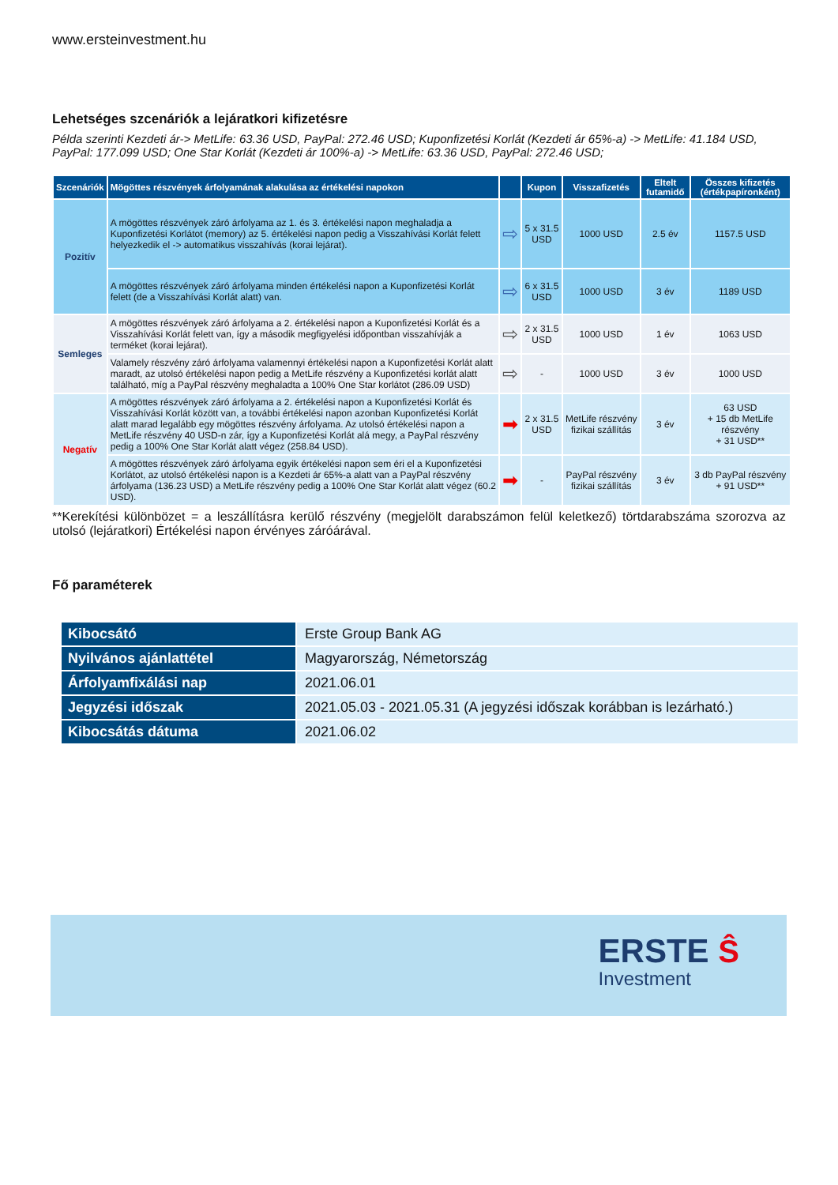www.ersteinvestment.hu
Lehetséges szcenáriók a lejáratkori kifizetésre
Példa szerinti Kezdeti ár-> MetLife: 63.36 USD, PayPal: 272.46 USD; Kuponfizetési Korlát (Kezdeti ár 65%-a) -> MetLife: 41.184 USD, PayPal: 177.099 USD; One Star Korlát (Kezdeti ár 100%-a) -> MetLife: 63.36 USD, PayPal: 272.46 USD;
| Szcenáriók | Mögöttes részvények árfolyamának alakulása az értékelési napokon | | Kupon | Visszafizetés | Eltelt futamidő | Összes kifizetés (értékpapíronként) |
| --- | --- | --- | --- | --- | --- | --- |
| Pozitív | A mögöttes részvények záró árfolyama az 1. és 3. értékelési napon meghaladja a Kuponfizetési Korlátot (memory) az 5. értékelési napon pedig a Visszahívási Korlát felett helyezkedik el -> automatikus visszahívás (korai lejárat). | ⇨ | 5 x 31.5 USD | 1000 USD | 2.5 év | 1157.5 USD |
| | A mögöttes részvények záró árfolyama minden értékelési napon a Kuponfizetési Korlát felett (de a Visszahívási Korlát alatt) van. | ⇨ | 6 x 31.5 USD | 1000 USD | 3 év | 1189 USD |
| Semleges | A mögöttes részvények záró árfolyama a 2. értékelési napon a Kuponfizetési Korlát és a Visszahívási Korlát felett van, így a második megfigyelési időpontban visszahívják a terméket (korai lejárat). | ⇨ | 2 x 31.5 USD | 1000 USD | 1 év | 1063 USD |
| | Valamely részvény záró árfolyama valamennyi értékelési napon a Kuponfizetési Korlát alatt maradt, az utolsó értékelési napon pedig a MetLife részvény a Kuponfizetési korlát alatt található, míg a PayPal részvény meghaladta a 100% One Star korlátot (286.09 USD) | ⇨ | - | 1000 USD | 3 év | 1000 USD |
| Negatív | A mögöttes részvények záró árfolyama a 2. értékelési napon a Kuponfizetési Korlát és Visszahívási Korlát között van, a további értékelési napon azonban Kuponfizetési Korlát alatt marad legalább egy mögöttes részvény árfolyama. Az utolsó értékelési napon a MetLife részvény 40 USD-n zár, így a Kuponfizetési Korlát alá megy, a PayPal részvény pedig a 100% One Star Korlát alatt végez (258.84 USD). | ➡ | 2 x 31.5 USD | MetLife részvény fizikai szállítás | 3 év | 63 USD + 15 db MetLife részvény + 31 USD** |
| | A mögöttes részvények záró árfolyama egyik értékelési napon sem éri el a Kuponfizetési Korlátot, az utolsó értékelési napon is a Kezdeti ár 65%-a alatt van a PayPal részvény árfolyama (136.23 USD) a MetLife részvény pedig a 100% One Star Korlát alatt végez (60.2 USD). | ➡ | - | PayPal részvény fizikai szállítás | 3 év | 3 db PayPal részvény + 91 USD** |
**Kerekítési különbözet = a leszállításra kerülő részvény (megjelölt darabszámon felül keletkező) törtdarabszáma szorozva az utolsó (lejáratkori) Értékelési napon érvényes záróárával.
Fő paraméterek
| Kibocsátó | Erste Group Bank AG |
| Nyilvános ajánlattétel | Magyarország, Németország |
| Árfolyamfixálási nap | 2021.06.01 |
| Jegyzési időszak | 2021.05.03 - 2021.05.31 (A jegyzési időszak korábban is lezárható.) |
| Kibocsátás dátuma | 2021.06.02 |
ERSTE Ŝ
Investment